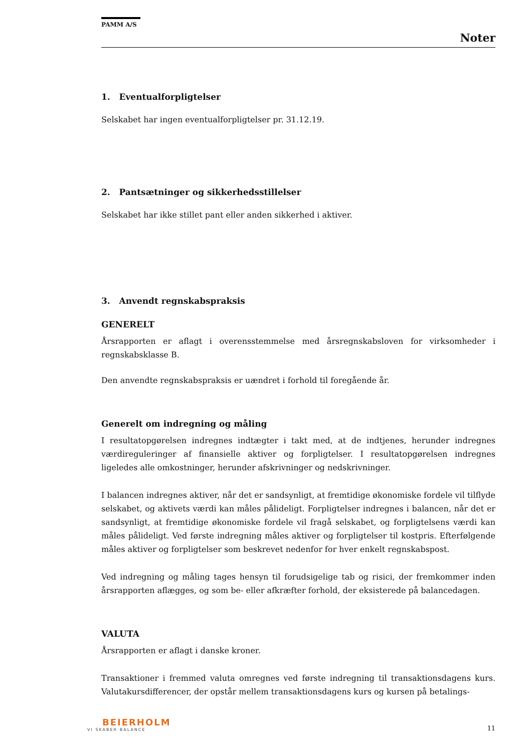PAMM A/S
Noter
1. Eventualforpligtelser
Selskabet har ingen eventualforpligtelser pr. 31.12.19.
2. Pantsætninger og sikkerhedsstillelser
Selskabet har ikke stillet pant eller anden sikkerhed i aktiver.
3. Anvendt regnskabspraksis
GENERELT
Årsrapporten er aflagt i overensstemmelse med årsregnskabsloven for virksomheder i regnskabsklasse B.
Den anvendte regnskabspraksis er uændret i forhold til foregående år.
Generelt om indregning og måling
I resultatopgørelsen indregnes indtægter i takt med, at de indtjenes, herunder indregnes værdireguleringer af finansielle aktiver og forpligtelser. I resultatopgørelsen indregnes ligeledes alle omkostninger, herunder afskrivninger og nedskrivninger.
I balancen indregnes aktiver, når det er sandsynligt, at fremtidige økonomiske fordele vil tilflyde selskabet, og aktivets værdi kan måles pålideligt. Forpligtelser indregnes i balancen, når det er sandsynligt, at fremtidige økonomiske fordele vil fragå selskabet, og forpligtelsens værdi kan måles pålideligt. Ved første indregning måles aktiver og forpligtelser til kostpris. Efterfølgende måles aktiver og forpligtelser som beskrevet nedenfor for hver enkelt regnskabspost.
Ved indregning og måling tages hensyn til forudsigelige tab og risici, der fremkommer inden årsrapporten aflægges, og som be- eller afkræfter forhold, der eksisterede på balancedagen.
VALUTA
Årsrapporten er aflagt i danske kroner.
Transaktioner i fremmed valuta omregnes ved første indregning til transaktionsdagens kurs. Valutakursdifferencer, der opstår mellem transaktionsdagens kurs og kursen på betalings-
BEIERHOLM
VI SKABER BALANCE
11